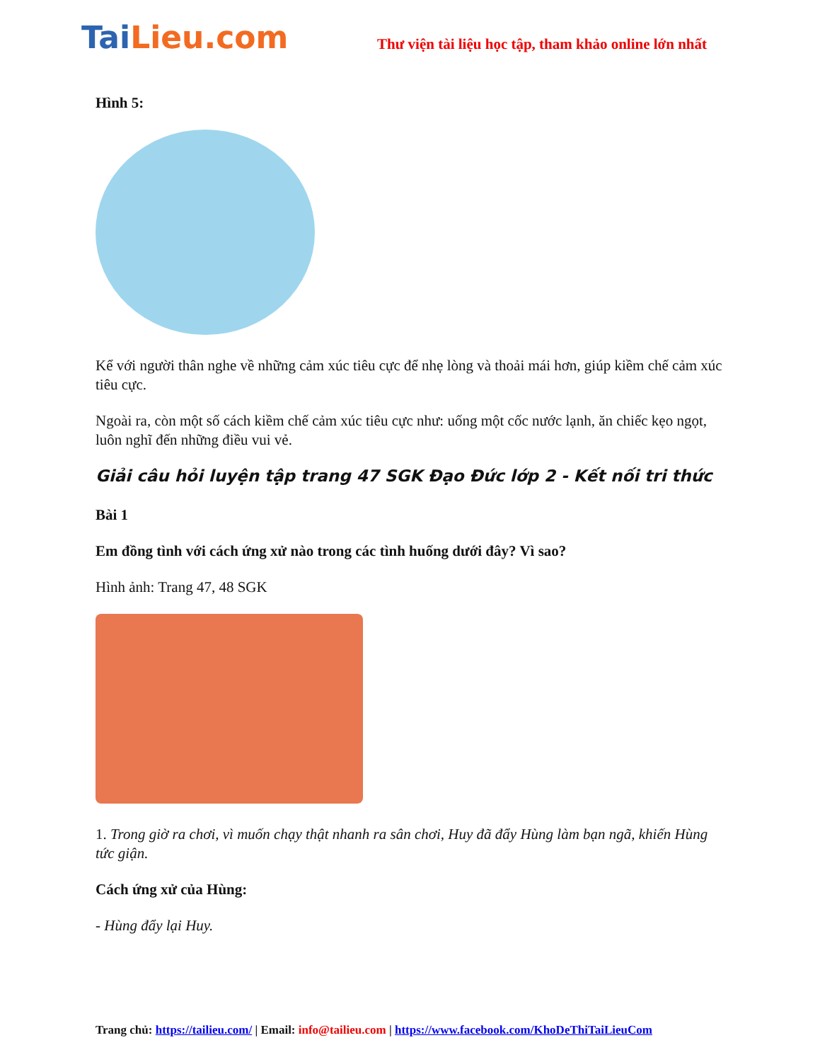TaiLieu.com
Thư viện tài liệu học tập, tham khảo online lớn nhất
Hình 5:
Kể với người thân nghe về những cảm xúc tiêu cực để nhẹ lòng và thoải mái hơn, giúp kiềm chế cảm xúc tiêu cực.
Ngoài ra, còn một số cách kiềm chế cảm xúc tiêu cực như: uống một cốc nước lạnh, ăn chiếc kẹo ngọt, luôn nghĩ đến những điều vui vẻ.
Giải câu hỏi luyện tập trang 47 SGK Đạo Đức lớp 2 - Kết nối tri thức
Bài 1
Em đồng tình với cách ứng xử nào trong các tình huống dưới đây? Vì sao?
Hình ảnh: Trang 47, 48 SGK
1. Trong giờ ra chơi, vì muốn chạy thật nhanh ra sân chơi, Huy đã đẩy Hùng làm bạn ngã, khiến Hùng tức giận.
Cách ứng xử của Hùng:
- Hùng đẩy lại Huy.
Trang chủ: https://tailieu.com/ | Email: info@tailieu.com | https://www.facebook.com/KhoDeThiTaiLieuCom